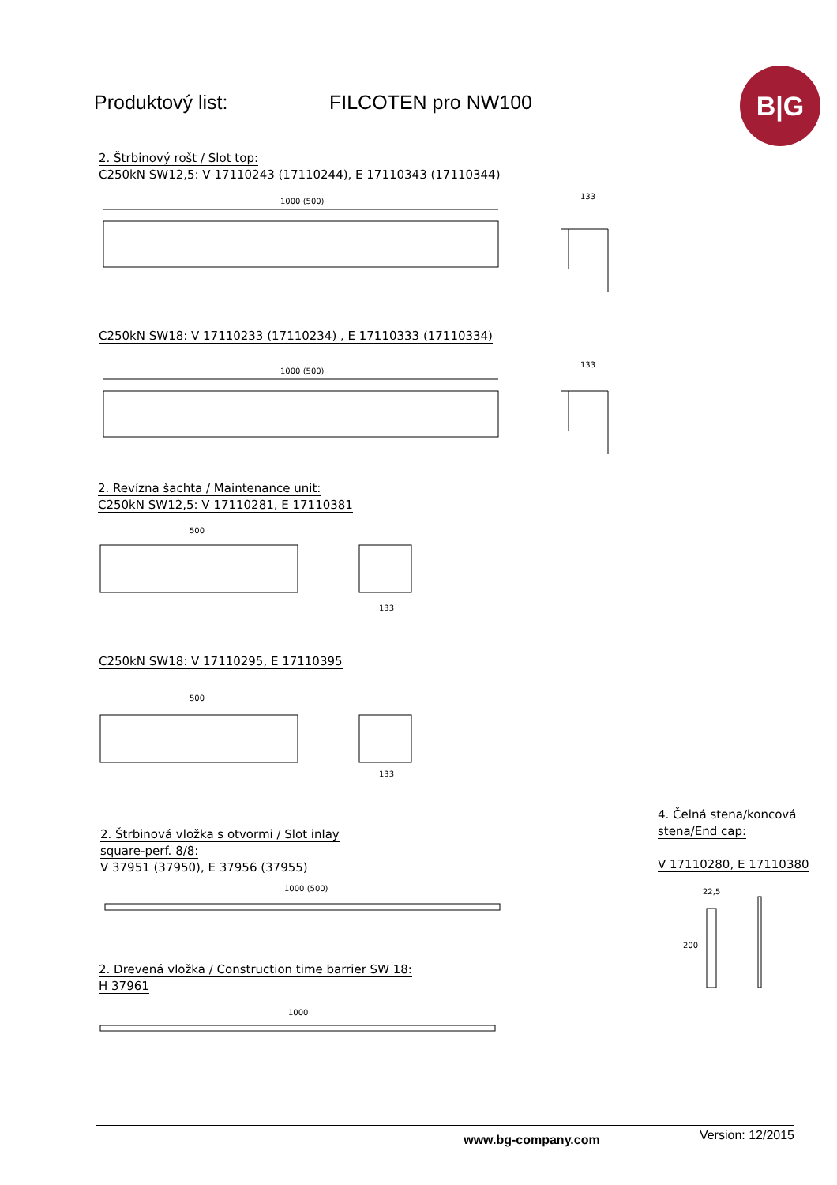Produktový list: FILCOTEN pro NW100
B|G
2. Štrbinový rošt / Slot top:
C250kN SW12,5: V 17110243 (17110244), E 17110343 (17110344)
1000 (500)
133
C250kN SW18: V 17110233 (17110234) , E 17110333 (17110334)
1000 (500)
133
2. Revízna šachta / Maintenance unit:
C250kN SW12,5: V 17110281, E 17110381
500
133
C250kN SW18: V 17110295, E 17110395
500
133
4. Čelná stena/koncová
stena/End cap:
V 17110280, E 17110380
2. Štrbinová vložka s otvormi / Slot inlay
square-perf. 8/8:
V 37951 (37950), E 37956 (37955)
1000 (500)
22,5
200
2. Drevená vložka / Construction time barrier SW 18:
H 37961
1000
www.bg-company.com Version: 12/2015